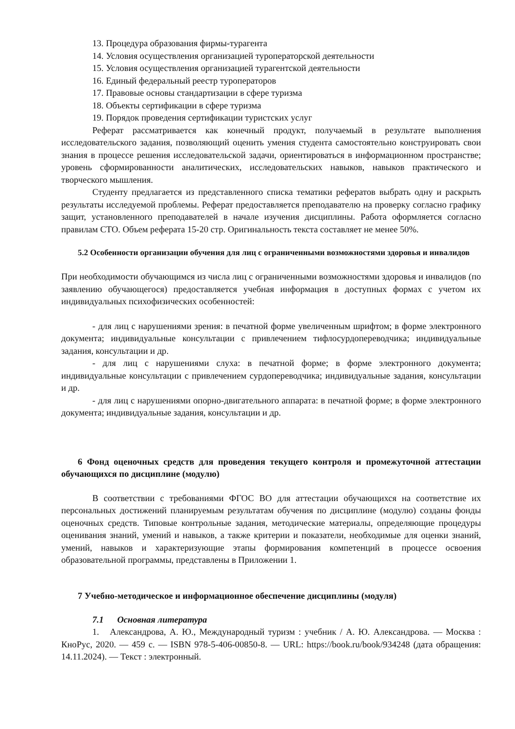13. Процедура образования фирмы-турагента
14. Условия осуществления организацией туроператорской деятельности
15. Условия осуществления организацией турагентской деятельности
16. Единый федеральный реестр туроператоров
17. Правовые основы стандартизации в сфере туризма
18. Объекты сертификации в сфере туризма
19. Порядок проведения сертификации туристских услуг
Реферат рассматривается как конечный продукт, получаемый в результате выполнения исследовательского задания, позволяющий оценить умения студента самостоятельно конструировать свои знания в процессе решения исследовательской задачи, ориентироваться в информационном пространстве; уровень сформированности аналитических, исследовательских навыков, навыков практического и творческого мышления.
Студенту предлагается из представленного списка тематики рефератов выбрать одну и раскрыть результаты исследуемой проблемы. Реферат предоставляется преподавателю на проверку согласно графику защит, установленного преподавателей в начале изучения дисциплины. Работа оформляется согласно правилам СТО. Объем реферата 15-20 стр. Оригинальность текста составляет не менее 50%.
5.2 Особенности организации обучения для лиц с ограниченными возможностями здоровья и инвалидов
При необходимости обучающимся из числа лиц с ограниченными возможностями здоровья и инвалидов (по заявлению обучающегося) предоставляется учебная информация в доступных формах с учетом их индивидуальных психофизических особенностей:
- для лиц с нарушениями зрения: в печатной форме увеличенным шрифтом; в форме электронного документа; индивидуальные консультации с привлечением тифлосурдопереводчика; индивидуальные задания, консультации и др.
- для лиц с нарушениями слуха: в печатной форме; в форме электронного документа; индивидуальные консультации с привлечением сурдопереводчика; индивидуальные задания, консультации и др.
- для лиц с нарушениями опорно-двигательного аппарата: в печатной форме; в форме электронного документа; индивидуальные задания, консультации и др.
6 Фонд оценочных средств для проведения текущего контроля и промежуточной аттестации обучающихся по дисциплине (модулю)
В соответствии с требованиями ФГОС ВО для аттестации обучающихся на соответствие их персональных достижений планируемым результатам обучения по дисциплине (модулю) созданы фонды оценочных средств. Типовые контрольные задания, методические материалы, определяющие процедуры оценивания знаний, умений и навыков, а также критерии и показатели, необходимые для оценки знаний, умений, навыков и характеризующие этапы формирования компетенций в процессе освоения образовательной программы, представлены в Приложении 1.
7 Учебно-методическое и информационное обеспечение дисциплины (модуля)
7.1 Основная литература
1. Александрова, А. Ю., Международный туризм : учебник / А. Ю. Александрова. — Москва : КноРус, 2020. — 459 с. — ISBN 978-5-406-00850-8. — URL: https://book.ru/book/934248 (дата обращения: 14.11.2024). — Текст : электронный.